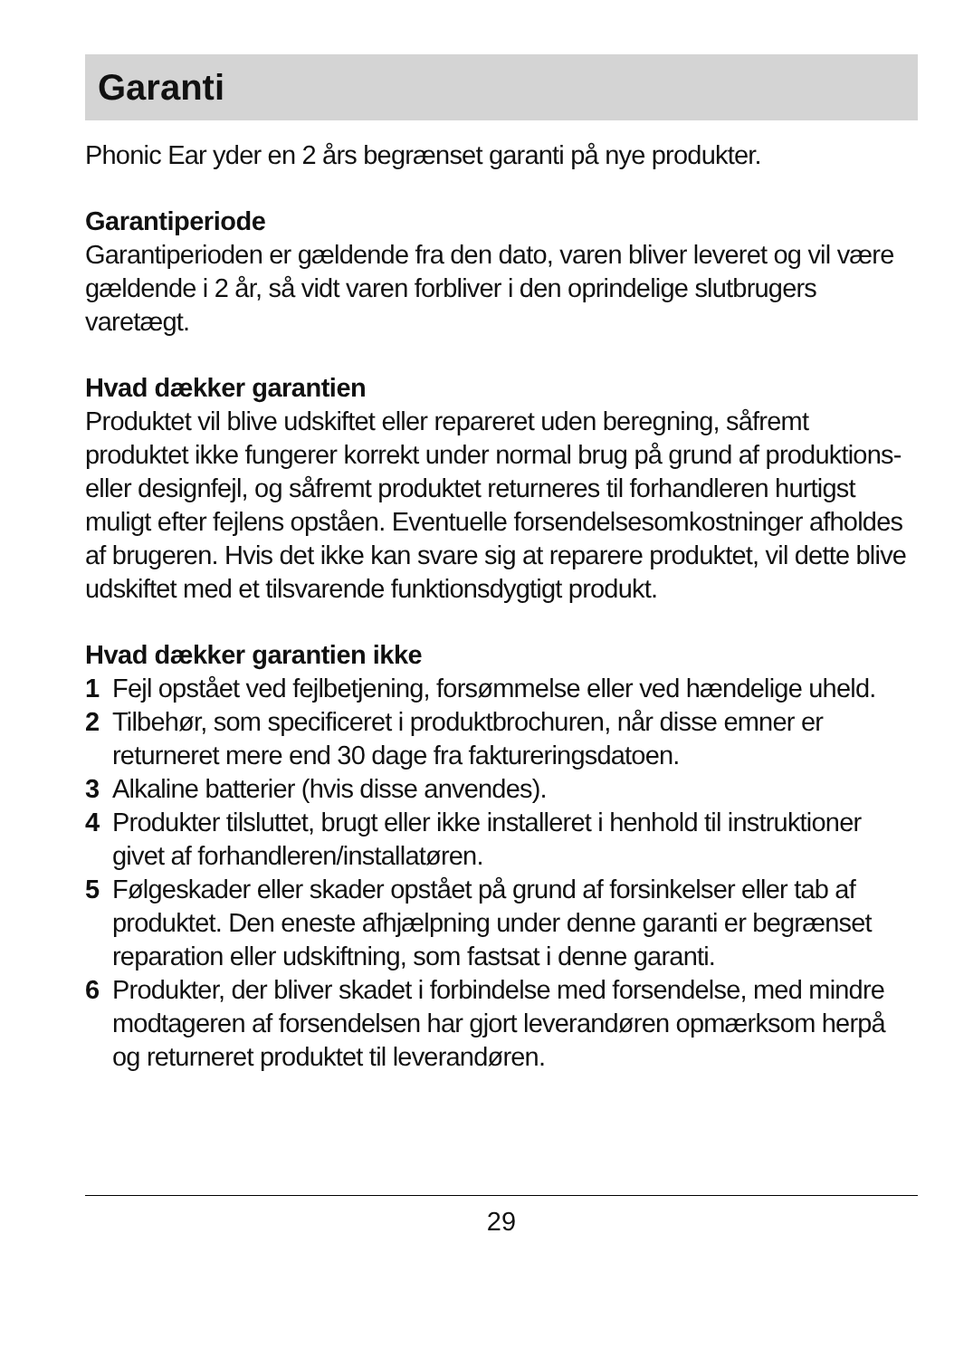Garanti
Phonic Ear yder en 2 års begrænset garanti på nye produkter.
Garantiperiode
Garantiperioden er gældende fra den dato, varen bliver leveret og vil være gældende i 2 år, så vidt varen forbliver i den oprindelige slutbrugers varetægt.
Hvad dækker garantien
Produktet vil blive udskiftet eller repareret uden beregning, såfremt produktet ikke fungerer korrekt under normal brug på grund af produktions- eller designfejl, og såfremt produktet returneres til forhandleren hurtigst muligt efter fejlens opståen. Eventuelle forsendelsesomkostninger afholdes af brugeren. Hvis det ikke kan svare sig at reparere produktet, vil dette blive udskiftet med et tilsvarende funktionsdygtigt produkt.
Hvad dækker garantien ikke
1 Fejl opstået ved fejlbetjening, forsømmelse eller ved hændelige uheld.
2 Tilbehør, som specificeret i produktbrochuren, når disse emner er returneret mere end 30 dage fra faktureringsdatoen.
3 Alkaline batterier (hvis disse anvendes).
4 Produkter tilsluttet, brugt eller ikke installeret i henhold til instruktioner givet af forhandleren/installatøren.
5 Følgeskader eller skader opstået på grund af forsinkelser eller tab af produktet. Den eneste afhjælpning under denne garanti er begrænset reparation eller udskiftning, som fastsat i denne garanti.
6 Produkter, der bliver skadet i forbindelse med forsendelse, med mindre modtageren af forsendelsen har gjort leverandøren opmærksom herpå og returneret produktet til leverandøren.
29